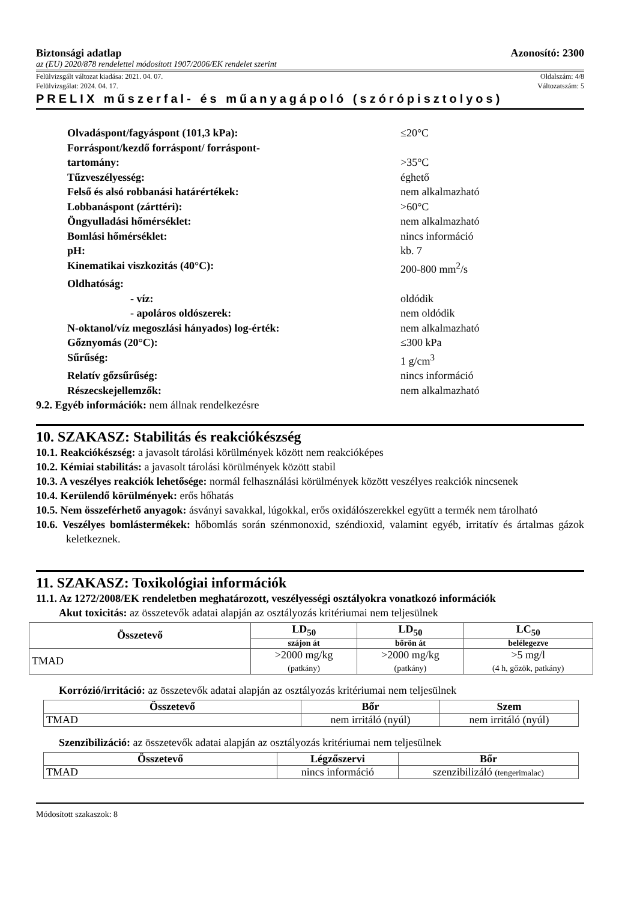Biztonsági adatlap Azonosító: 2300
az (EU) 2020/878 rendelettel módosított 1907/2006/EK rendelet szerint
Felülvizsgált változat kiadása: 2021. 04. 07. Oldalszám: 4/8
Felülvizsgálat: 2024. 04. 17. Változatszám: 5
PRELIX műszerfal- és műanyagápoló (szórópisztolyos)
Olvadáspont/fagyáspont (101,3 kPa): ≤20°C
Forráspont/kezdő forráspont/ forráspont-
tartomány:
>35°C
Tűzveszélyesség: éghető
Felső és alsó robbanási határértékek: nem alkalmazható
Lobbanáspont (zárttéri): >60°C
Öngyulladási hőmérséklet: nem alkalmazható
Bomlási hőmérséklet: nincs információ
pH: kb. 7
Kinematikai viszkozitás (40°C): 200-800 mm<sup>2</sup>/s
Oldhatóság:
- víz: oldódik
- apoláros oldószerek: nem oldódik
N-oktanol/víz megoszlási hányados) log-érték: nem alkalmazható
Gőznyomás (20°C): ≤300 kPa
Sűrűség: 1 g/cm<sup>3</sup>
Relatív gőzsűrűség: nincs információ
Részecskejellemzők: nem alkalmazható
9.2. Egyéb információk: nem állnak rendelkezésre
10. SZAKASZ: Stabilitás és reakciókészség
10.1. Reakciókészség: a javasolt tárolási körülmények között nem reakcióképes
10.2. Kémiai stabilitás: a javasolt tárolási körülmények között stabil
10.3. A veszélyes reakciók lehetősége: normál felhasználási körülmények között veszélyes reakciók nincsenek
10.4. Kerülendő körülmények: erős hőhatás
10.5. Nem összeférhető anyagok: ásványi savakkal, lúgokkal, erős oxidálószerekkel együtt a termék nem tárolható
10.6. Veszélyes bomlástermékek: hőbomlás során szénmonoxid, széndioxid, valamint egyéb, irritatív és ártalmas gázok keletkeznek.
11. SZAKASZ: Toxikológiai információk
11.1. Az 1272/2008/EK rendeletben meghatározott, veszélyességi osztályokra vonatkozó információk
Akut toxicitás: az összetevők adatai alapján az osztályozás kritériumai nem teljesülnek
| Összetevő | LD<sub>50</sub> | LD<sub>50</sub> | LC<sub>50</sub> |
| --- | --- | --- | --- |
| | szájon át | bőrön át | belélegezve |
| TMAD | >2000 mg/kg (patkány) | >2000 mg/kg (patkány) | >5 mg/l (4 h, gőzök, patkány) |
Korrózió/irritáció: az összetevők adatai alapján az osztályozás kritériumai nem teljesülnek
| Összetevő | Bőr | Szem |
| --- | --- | --- |
| TMAD | nem irritáló (nyúl) | nem irritáló (nyúl) |
Szenzibilizáció: az összetevők adatai alapján az osztályozás kritériumai nem teljesülnek
| Összetevő | Légzőszervi | Bőr |
| --- | --- | --- |
| TMAD | nincs információ | szenzibilizáló (tengerimalac) |
Módosított szakaszok: 8